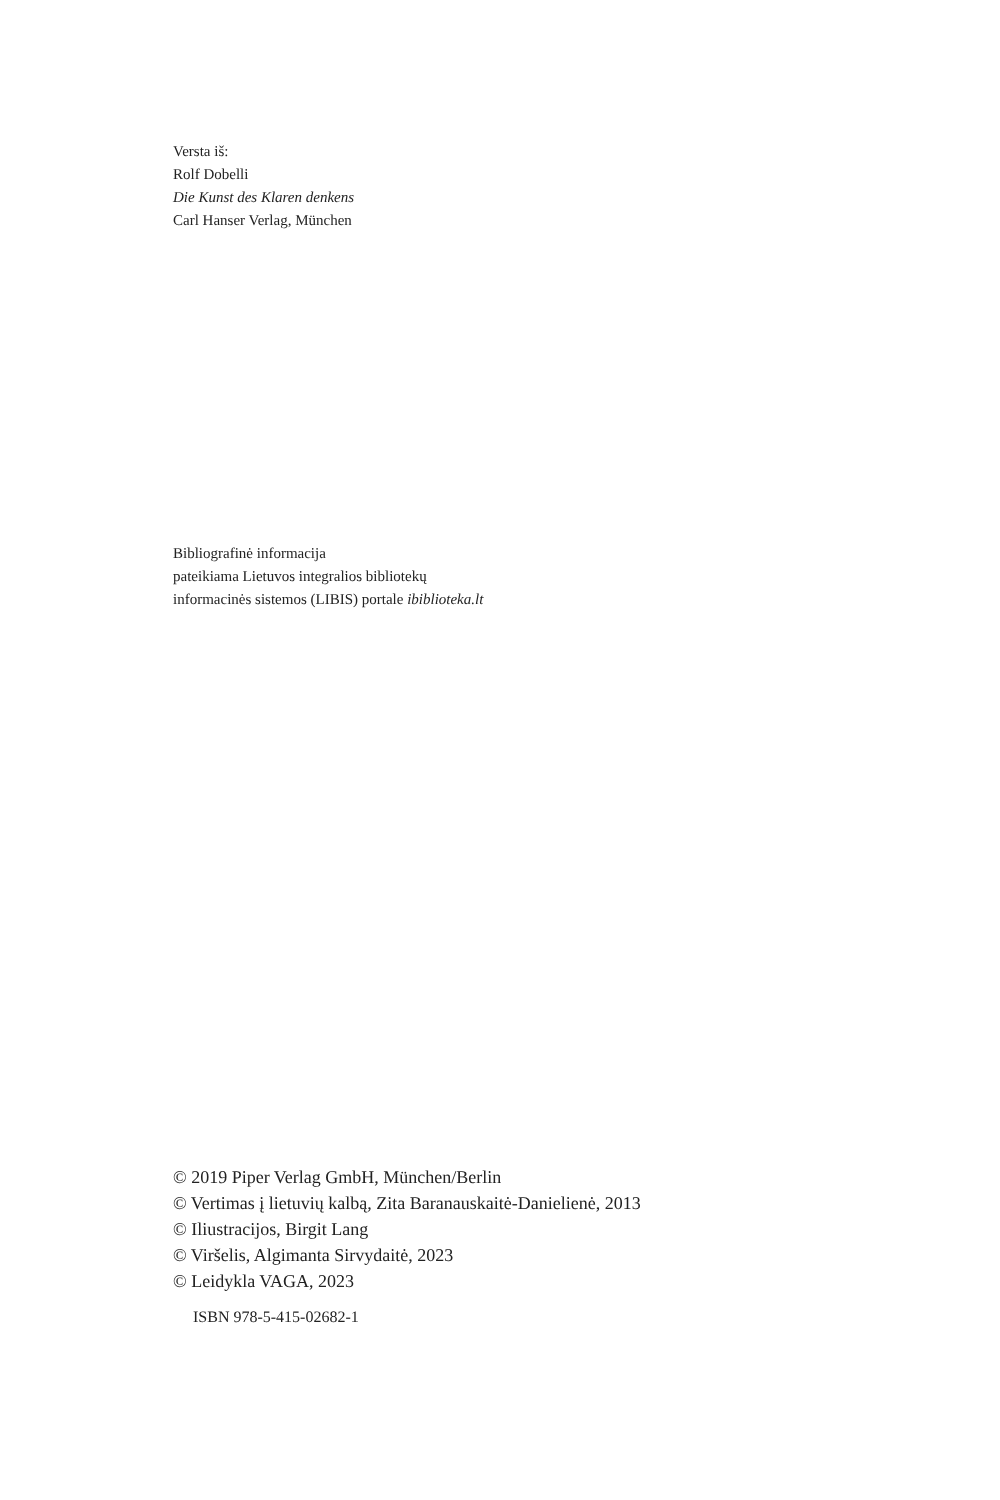Versta iš:
Rolf Dobelli
Die Kunst des Klaren denkens
Carl Hanser Verlag, München
Bibliografinė informacija
pateikiama Lietuvos integralios bibliotekų
informacinės sistemos (LIBIS) portale ibiblioteka.lt
© 2019 Piper Verlag GmbH, München/Berlin
© Vertimas į lietuvių kalbą, Zita Baranauskaitė-Danielienė, 2013
© Iliustracijos, Birgit Lang
© Viršelis, Algimanta Sirvydaitė, 2023
© Leidykla VAGA, 2023
ISBN 978-5-415-02682-1